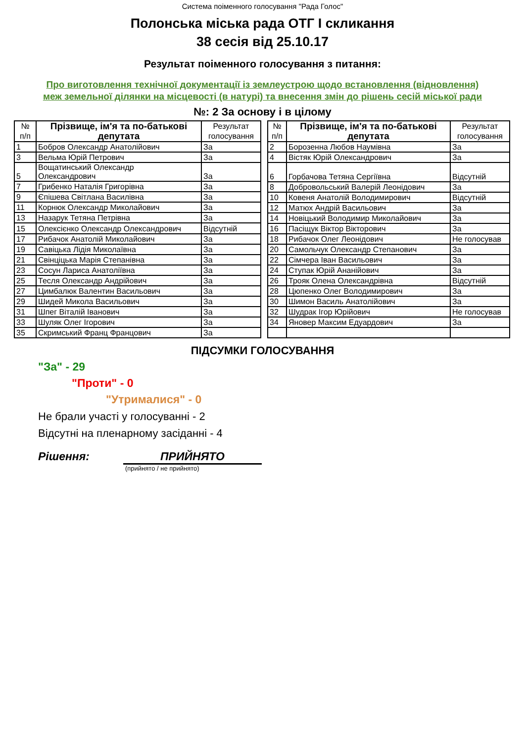Система поіменного голосування "Рада Голос"
Полонська міська рада ОТГ I скликання
38 сесія від 25.10.17
Результат поіменного голосування з питання:
Про виготовлення технічної документації із землеустрою щодо встановлення (відновлення)
меж земельної ділянки на місцевості (в натурі) та внесення змін до рішень сесій міської ради
№: 2 За основу і в цілому
| № п/п | Прізвище, ім'я та по-батькові депутата | Результат голосування |
| --- | --- | --- |
| 1 | Бобров Олександр Анатолійович | За |
| 3 | Вельма Юрій Петрович | За |
| 5 | Вощатинський Олександр Олександрович | За |
| 7 | Грибенко Наталія Григорівна | За |
| 9 | Єпішева Світлана Василівна | За |
| 11 | Корнюк Олександр Миколайович | За |
| 13 | Назарук Тетяна Петрівна | За |
| 15 | Олексієнко Олександр Олександрович | Відсутній |
| 17 | Рибачок Анатолій Миколайович | За |
| 19 | Савіцька Лідія Миколаївна | За |
| 21 | Свінціцька Марія Степанівна | За |
| 23 | Сосун Лариса Анатоліївна | За |
| 25 | Тесля Олександр Андрійович | За |
| 27 | Цимбалюк Валентин Васильович | За |
| 29 | Шидей Микола Васильович | За |
| 31 | Шпег Віталій Іванович | За |
| 33 | Шуляк Олег Ігорович | За |
| 35 | Скримський Франц Францович | За |
| № п/п | Прізвище, ім'я та по-батькові депутата | Результат голосування |
| --- | --- | --- |
| 2 | Борозенна Любов Наумівна | За |
| 4 | Вістяк Юрій Олександрович | За |
| 6 | Горбачова Тетяна Сергіївна | Відсутній |
| 8 | Добровольський Валерій Леонідович | За |
| 10 | Ковеня Анатолій Володимирович | Відсутній |
| 12 | Матюх Андрій Васильович | За |
| 14 | Новіцький Володимир Миколайович | За |
| 16 | Пасіщук Віктор Вікторович | За |
| 18 | Рибачок Олег Леонідович | Не голосував |
| 20 | Самольчук Олександр Степанович | За |
| 22 | Сімчера Іван Васильович | За |
| 24 | Ступак Юрій Ананійович | За |
| 26 | Трояк Олена Олександрівна | Відсутній |
| 28 | Цюпенко Олег Володимирович | За |
| 30 | Шимон Василь Анатолійович | За |
| 32 | Шудрак Ігор Юрійович | Не голосував |
| 34 | Яновер Максим Едуардович | За |
ПІДСУМКИ ГОЛОСУВАННЯ
"За" - 29
"Проти" - 0
"Утрималися" - 0
Не брали участі у голосуванні - 2
Відсутні на пленарному засіданні - 4
Рішення: ПРИЙНЯТО
(прийнято / не прийнято)